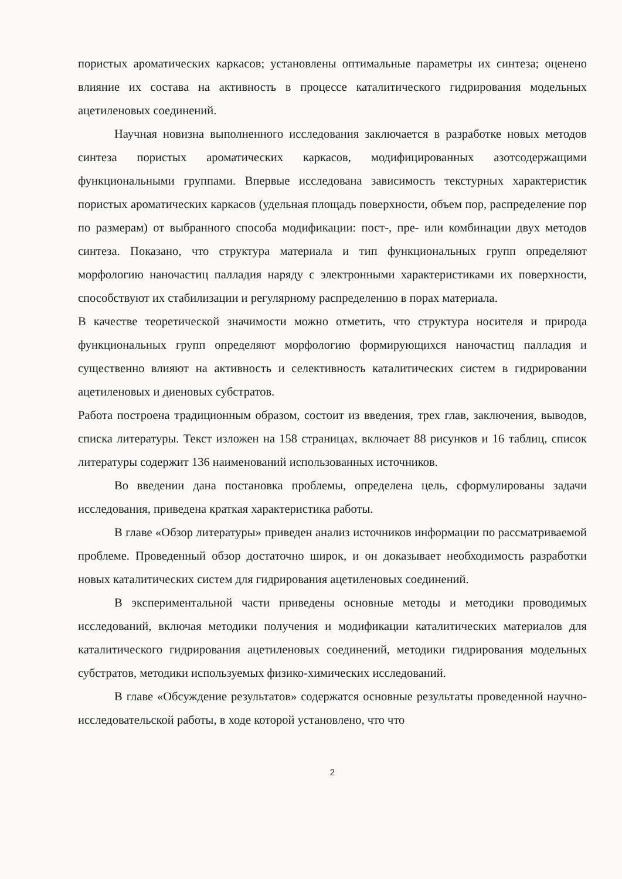пористых ароматических каркасов; установлены оптимальные параметры их синтеза; оценено влияние их состава на активность в процессе каталитического гидрирования модельных ацетиленовых соединений.
Научная новизна выполненного исследования заключается в разработке новых методов синтеза пористых ароматических каркасов, модифицированных азотсодержащими функциональными группами. Впервые исследована зависимость текстурных характеристик пористых ароматических каркасов (удельная площадь поверхности, объем пор, распределение пор по размерам) от выбранного способа модификации: пост-, пре- или комбинации двух методов синтеза. Показано, что структура материала и тип функциональных групп определяют морфологию наночастиц палладия наряду с электронными характеристиками их поверхности, способствуют их стабилизации и регулярному распределению в порах материала.
В качестве теоретической значимости можно отметить, что структура носителя и природа функциональных групп определяют морфологию формирующихся наночастиц палладия и существенно влияют на активность и селективность каталитических систем в гидрировании ацетиленовых и диеновых субстратов.
Работа построена традиционным образом, состоит из введения, трех глав, заключения, выводов, списка литературы. Текст изложен на 158 страницах, включает 88 рисунков и 16 таблиц, список литературы содержит 136 наименований использованных источников.
Во введении дана постановка проблемы, определена цель, сформулированы задачи исследования, приведена краткая характеристика работы.
В главе «Обзор литературы» приведен анализ источников информации по рассматриваемой проблеме. Проведенный обзор достаточно широк, и он доказывает необходимость разработки новых каталитических систем для гидрирования ацетиленовых соединений.
В экспериментальной части приведены основные методы и методики проводимых исследований, включая методики получения и модификации каталитических материалов для каталитического гидрирования ацетиленовых соединений, методики гидрирования модельных субстратов, методики используемых физико-химических исследований.
В главе «Обсуждение результатов» содержатся основные результаты проведенной научно-исследовательской работы, в ходе которой установлено, что что
2